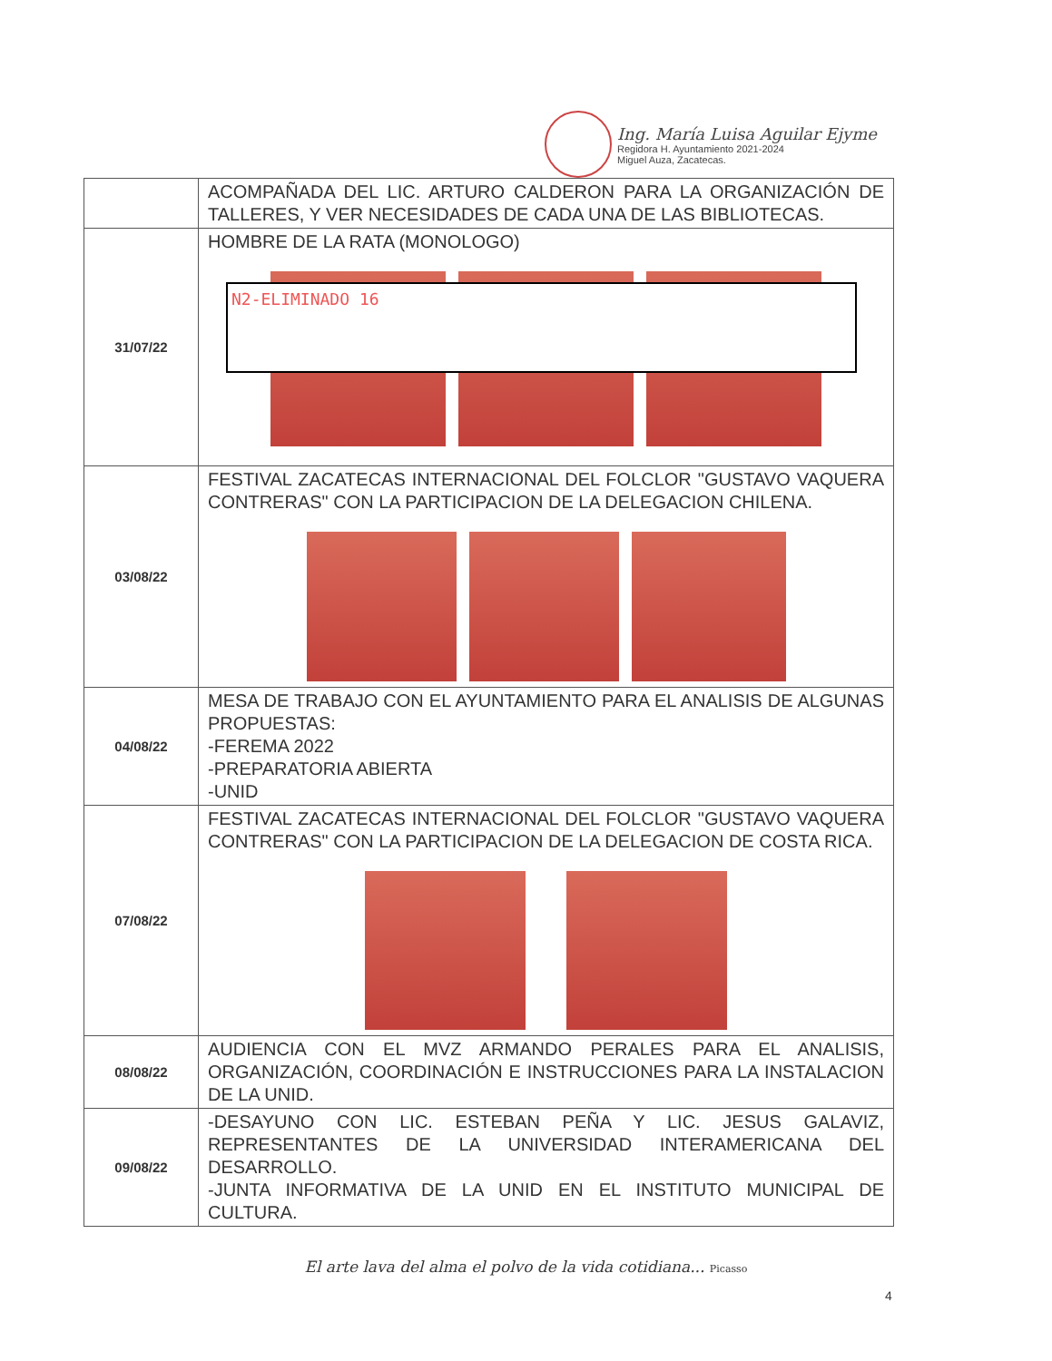Ing. María Luisa Aguilar Ejyme
Regidora H. Ayuntamiento 2021-2024
Miguel Auza, Zacatecas.
| | ACOMPAÑADA DEL LIC. ARTURO CALDERON PARA LA ORGANIZACIÓN DE TALLERES, Y VER NECESIDADES DE CADA UNA DE LAS BIBLIOTECAS. |
| 31/07/22 | HOMBRE DE LA RATA (MONOLOGO) N2-ELIMINADO 16 |
| 03/08/22 | FESTIVAL ZACATECAS INTERNACIONAL DEL FOLCLOR "GUSTAVO VAQUERA CONTRERAS" CON LA PARTICIPACION DE LA DELEGACION CHILENA. |
| 04/08/22 | MESA DE TRABAJO CON EL AYUNTAMIENTO PARA EL ANALISIS DE ALGUNAS PROPUESTAS: -FEREMA 2022 -PREPARATORIA ABIERTA -UNID |
| 07/08/22 | FESTIVAL ZACATECAS INTERNACIONAL DEL FOLCLOR "GUSTAVO VAQUERA CONTRERAS" CON LA PARTICIPACION DE LA DELEGACION DE COSTA RICA. |
| 08/08/22 | AUDIENCIA CON EL MVZ ARMANDO PERALES PARA EL ANALISIS, ORGANIZACIÓN, COORDINACIÓN E INSTRUCCIONES PARA LA INSTALACION DE LA UNID. |
| 09/08/22 | -DESAYUNO CON LIC. ESTEBAN PEÑA Y LIC. JESUS GALAVIZ, REPRESENTANTES DE LA UNIVERSIDAD INTERAMERICANA DEL DESARROLLO. -JUNTA INFORMATIVA DE LA UNID EN EL INSTITUTO MUNICIPAL DE CULTURA. |
El arte lava del alma el polvo de la vida cotidiana... Picasso
4